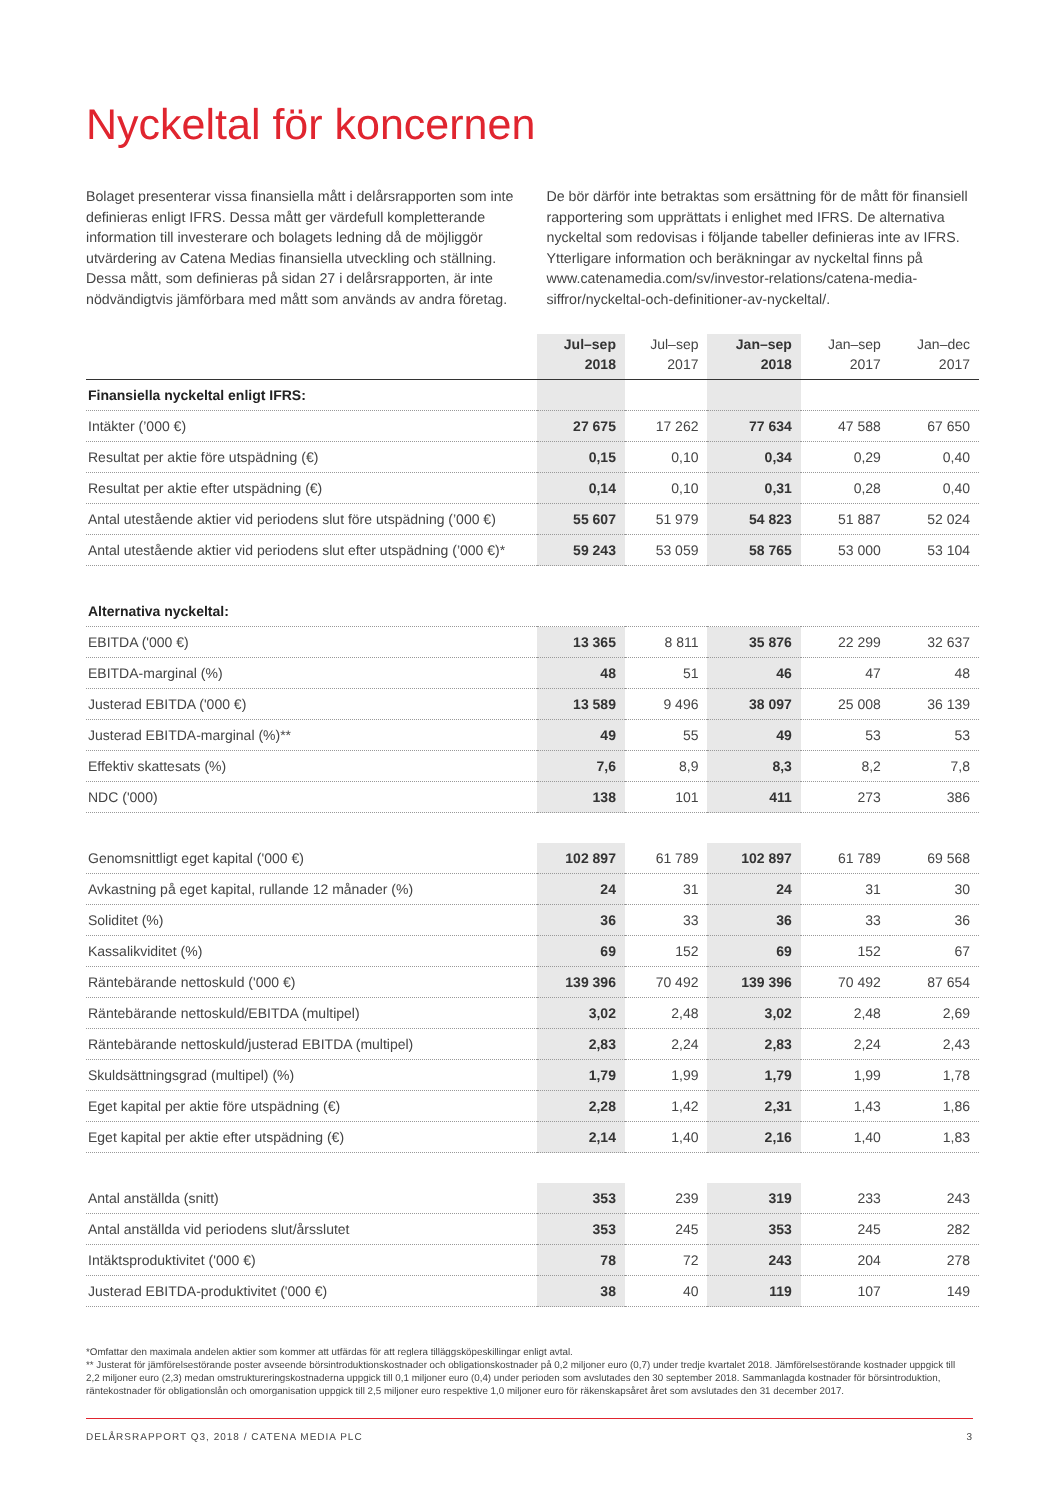Nyckeltal för koncernen
Bolaget presenterar vissa finansiella mått i delårsrapporten som inte definieras enligt IFRS. Dessa mått ger värdefull kompletterande information till investerare och bolagets ledning då de möjliggör utvärdering av Catena Medias finansiella utveckling och ställning. Dessa mått, som definieras på sidan 27 i delårsrapporten, är inte nödvändigtvis jämförbara med mått som används av andra företag. De bör därför inte betraktas som ersättning för de mått för finansiell rapportering som upprättats i enlighet med IFRS. De alternativa nyckeltal som redovisas i följande tabeller definieras inte av IFRS. Ytterligare information och beräkningar av nyckeltal finns på www.catenamedia.com/sv/investor-relations/catena-media-siffror/nyckeltal-och-definitioner-av-nyckeltal/.
| | Jul–sep 2018 | Jul–sep 2017 | Jan–sep 2018 | Jan–sep 2017 | Jan–dec 2017 |
| --- | --- | --- | --- | --- | --- |
| Finansiella nyckeltal enligt IFRS: | | | | | |
| Intäkter (’000 €) | 27 675 | 17 262 | 77 634 | 47 588 | 67 650 |
| Resultat per aktie före utspädning (€) | 0,15 | 0,10 | 0,34 | 0,29 | 0,40 |
| Resultat per aktie efter utspädning (€) | 0,14 | 0,10 | 0,31 | 0,28 | 0,40 |
| Antal utestående aktier vid periodens slut före utspädning (’000 €) | 55 607 | 51 979 | 54 823 | 51 887 | 52 024 |
| Antal utestående aktier vid periodens slut efter utspädning (’000 €)* | 59 243 | 53 059 | 58 765 | 53 000 | 53 104 |
| Alternativa nyckeltal: | | | | | |
| EBITDA ('000 €) | 13 365 | 8 811 | 35 876 | 22 299 | 32 637 |
| EBITDA-marginal (%) | 48 | 51 | 46 | 47 | 48 |
| Justerad EBITDA ('000 €) | 13 589 | 9 496 | 38 097 | 25 008 | 36 139 |
| Justerad EBITDA-marginal (%)** | 49 | 55 | 49 | 53 | 53 |
| Effektiv skattesats (%) | 7,6 | 8,9 | 8,3 | 8,2 | 7,8 |
| NDC ('000) | 138 | 101 | 411 | 273 | 386 |
| Genomsnittligt eget kapital ('000 €) | 102 897 | 61 789 | 102 897 | 61 789 | 69 568 |
| Avkastning på eget kapital, rullande 12 månader (%) | 24 | 31 | 24 | 31 | 30 |
| Soliditet (%) | 36 | 33 | 36 | 33 | 36 |
| Kassalikviditet (%) | 69 | 152 | 69 | 152 | 67 |
| Räntebärande nettoskuld ('000 €) | 139 396 | 70 492 | 139 396 | 70 492 | 87 654 |
| Räntebärande nettoskuld/EBITDA (multipel) | 3,02 | 2,48 | 3,02 | 2,48 | 2,69 |
| Räntebärande nettoskuld/justerad EBITDA (multipel) | 2,83 | 2,24 | 2,83 | 2,24 | 2,43 |
| Skuldsättningsgrad (multipel) (%) | 1,79 | 1,99 | 1,79 | 1,99 | 1,78 |
| Eget kapital per aktie före utspädning (€) | 2,28 | 1,42 | 2,31 | 1,43 | 1,86 |
| Eget kapital per aktie efter utspädning (€) | 2,14 | 1,40 | 2,16 | 1,40 | 1,83 |
| Antal anställda (snitt) | 353 | 239 | 319 | 233 | 243 |
| Antal anställda vid periodens slut/årsslutet | 353 | 245 | 353 | 245 | 282 |
| Intäktsproduktivitet ('000 €) | 78 | 72 | 243 | 204 | 278 |
| Justerad EBITDA-produktivitet ('000 €) | 38 | 40 | 119 | 107 | 149 |
*Omfattar den maximala andelen aktier som kommer att utfärdas för att reglera tilläggsköpeskillingar enligt avtal.
** Justerat för jämförelsestörande poster avseende börsintroduktionskostnader och obligationskostnader på 0,2 miljoner euro (0,7) under tredje kvartalet 2018. Jämförelsestörande kostnader uppgick till 2,2 miljoner euro (2,3) medan omstruktureringskostnaderna uppgick till 0,1 miljoner euro (0,4) under perioden som avslutades den 30 september 2018. Sammanlagda kostnader för börsintroduktion, räntekostnader för obligationslån och omorganisation uppgick till 2,5 miljoner euro respektive 1,0 miljoner euro för räkenskapsåret året som avslutades den 31 december 2017.
DELÅRSRAPPORT Q3, 2018 / CATENA MEDIA PLC 3